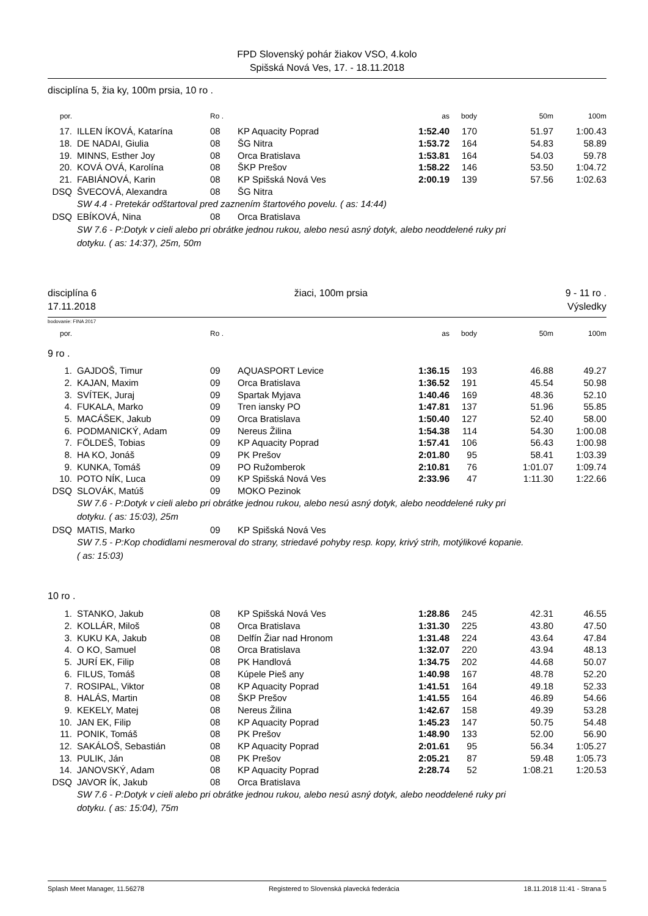FPD Slovenský pohár žiakov VSO, 4.kolo
Spišská Nová Ves, 17. - 18.11.2018
disciplína 5, žia ky, 100m prsia, 10 ro .
| por. | | Ro . | | as | body | 50m | 100m |
| --- | --- | --- | --- | --- | --- | --- | --- |
| 17. | ILLEN ÍKOVÁ, Katarína | 08 | KP Aquacity Poprad | 1:52.40 | 170 | 51.97 | 1:00.43 |
| 18. | DE NADAI, Giulia | 08 | ŠG Nitra | 1:53.72 | 164 | 54.83 | 58.89 |
| 19. | MINNS, Esther Joy | 08 | Orca Bratislava | 1:53.81 | 164 | 54.03 | 59.78 |
| 20. | KOVÁ OVÁ, Karolína | 08 | ŠKP Prešov | 1:58.22 | 146 | 53.50 | 1:04.72 |
| 21. | FABIÁNOVÁ, Karin | 08 | KP Spišská Nová Ves | 2:00.19 | 139 | 57.56 | 1:02.63 |
| DSQ | ŠVECOVÁ, Alexandra | 08 | ŠG Nitra | | | | |
| | SW 4.4 - Pretekár odštartoval pred zaznením štartového povelu. ( as: 14:44) | | | | | | |
| DSQ | EBÍKOVÁ, Nina | 08 | Orca Bratislava | | | | |
| | SW 7.6 - P:Dotyk v cieli alebo pri obrátke jednou rukou, alebo nesú asný dotyk, alebo neoddelené ruky pri dotyku. ( as: 14:37), 25m, 50m | | | | | | |
disciplína 6
17.11.2018
žiaci, 100m prsia 9 - 11 ro .
Výsledky
bodovanie: FINA 2017
| por. | | Ro . | | as | body | 50m | 100m |
| --- | --- | --- | --- | --- | --- | --- | --- |
| 9 ro . | | | | | | | |
| 1. | GAJDOŠ, Timur | 09 | AQUASPORT Levice | 1:36.15 | 193 | 46.88 | 49.27 |
| 2. | KAJAN, Maxim | 09 | Orca Bratislava | 1:36.52 | 191 | 45.54 | 50.98 |
| 3. | SVÍTEK, Juraj | 09 | Spartak Myjava | 1:40.46 | 169 | 48.36 | 52.10 |
| 4. | FUKALA, Marko | 09 | Tren iansky PO | 1:47.81 | 137 | 51.96 | 55.85 |
| 5. | MACÁŠEK, Jakub | 09 | Orca Bratislava | 1:50.40 | 127 | 52.40 | 58.00 |
| 6. | PODMANICKÝ, Adam | 09 | Nereus Žilina | 1:54.38 | 114 | 54.30 | 1:00.08 |
| 7. | FÖLDEŠ, Tobias | 09 | KP Aquacity Poprad | 1:57.41 | 106 | 56.43 | 1:00.98 |
| 8. | HA KO, Jonáš | 09 | PK Prešov | 2:01.80 | 95 | 58.41 | 1:03.39 |
| 9. | KUNKA, Tomáš | 09 | PO Ružomberok | 2:10.81 | 76 | 1:01.07 | 1:09.74 |
| 10. | POTO NÍK, Luca | 09 | KP Spišská Nová Ves | 2:33.96 | 47 | 1:11.30 | 1:22.66 |
| DSQ | SLOVÁK, Matúš | 09 | MOKO Pezinok | | | | |
| | SW 7.6 - P:Dotyk v cieli alebo pri obrátke jednou rukou, alebo nesú asný dotyk, alebo neoddelené ruky pri dotyku. ( as: 15:03), 25m | | | | | | |
| DSQ | MATIS, Marko | 09 | KP Spišská Nová Ves | | | | |
| | SW 7.5 - P:Kop chodidlami nesmeroval do strany, striedavé pohyby resp. kopy, krivý strih, motýlikové kopanie. ( as: 15:03) | | | | | | |
| 10 ro . | | | | | | | |
| 1. | STANKO, Jakub | 08 | KP Spišská Nová Ves | 1:28.86 | 245 | 42.31 | 46.55 |
| 2. | KOLLÁR, Miloš | 08 | Orca Bratislava | 1:31.30 | 225 | 43.80 | 47.50 |
| 3. | KUKU KA, Jakub | 08 | Delfín Žiar nad Hronom | 1:31.48 | 224 | 43.64 | 47.84 |
| 4. | O KO, Samuel | 08 | Orca Bratislava | 1:32.07 | 220 | 43.94 | 48.13 |
| 5. | JURÍ EK, Filip | 08 | PK Handlová | 1:34.75 | 202 | 44.68 | 50.07 |
| 6. | FILUS, Tomáš | 08 | Kúpele Pieš any | 1:40.98 | 167 | 48.78 | 52.20 |
| 7. | ROSIPAL, Viktor | 08 | KP Aquacity Poprad | 1:41.51 | 164 | 49.18 | 52.33 |
| 8. | HALÁS, Martin | 08 | ŠKP Prešov | 1:41.55 | 164 | 46.89 | 54.66 |
| 9. | KEKELY, Matej | 08 | Nereus Žilina | 1:42.67 | 158 | 49.39 | 53.28 |
| 10. | JAN EK, Filip | 08 | KP Aquacity Poprad | 1:45.23 | 147 | 50.75 | 54.48 |
| 11. | PONIK, Tomáš | 08 | PK Prešov | 1:48.90 | 133 | 52.00 | 56.90 |
| 12. | SAKÁLOŠ, Sebastián | 08 | KP Aquacity Poprad | 2:01.61 | 95 | 56.34 | 1:05.27 |
| 13. | PULIK, Ján | 08 | PK Prešov | 2:05.21 | 87 | 59.48 | 1:05.73 |
| 14. | JANOVSKÝ, Adam | 08 | KP Aquacity Poprad | 2:28.74 | 52 | 1:08.21 | 1:20.53 |
| DSQ | JAVOR ÍK, Jakub | 08 | Orca Bratislava | | | | |
| | SW 7.6 - P:Dotyk v cieli alebo pri obrátke jednou rukou, alebo nesú asný dotyk, alebo neoddelené ruky pri dotyku. ( as: 15:04), 75m | | | | | | |
Splash Meet Manager, 11.56278 Registered to Slovenská plavecká federácia 18.11.2018 11:41 - Strana 5